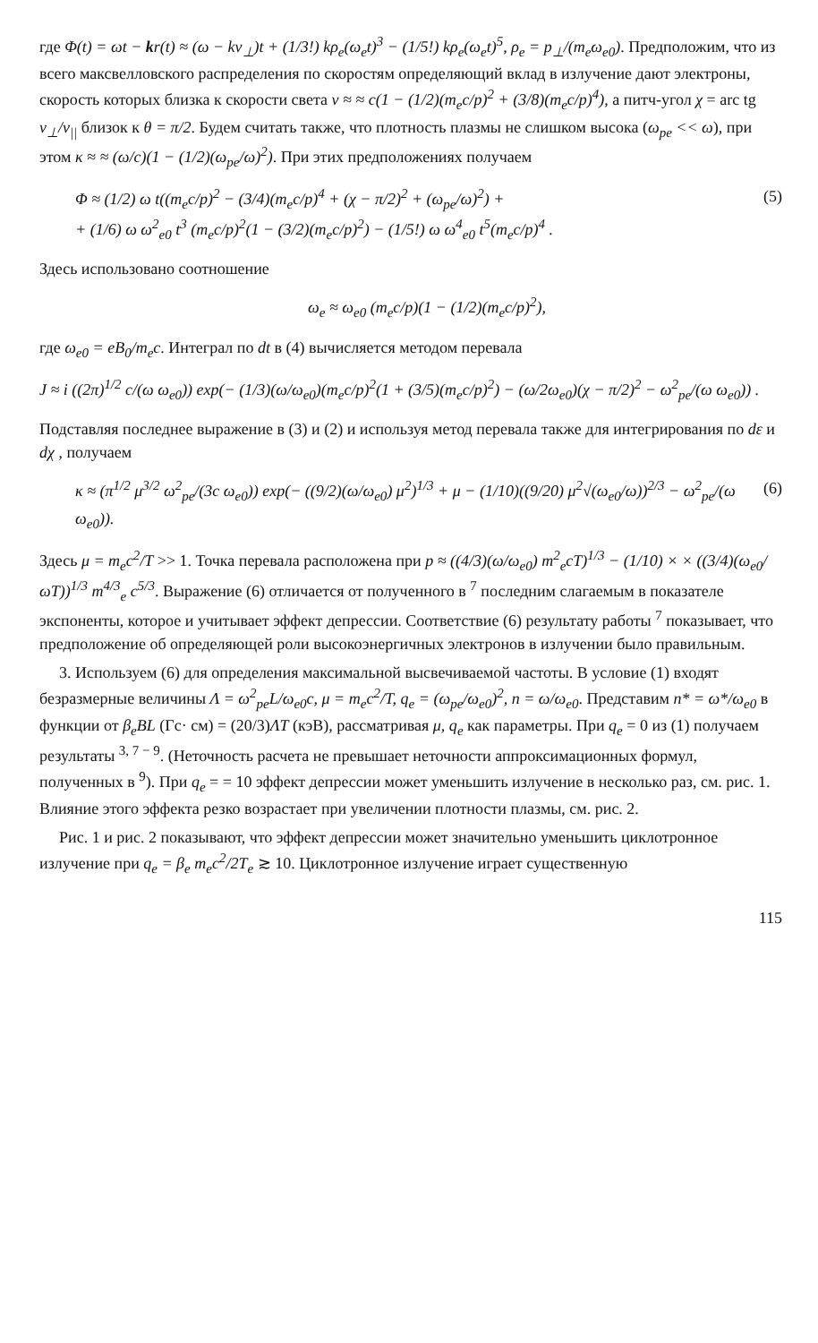где Φ(t) = ωt − kr(t) ≈ (ω − kv<sub>⊥</sub>)t + (1/3!) kρ<sub>e</sub>(ω<sub>e</sub>t)<sup>3</sup> − (1/5!) kρ<sub>e</sub>(ω<sub>e</sub>t)<sup>5</sup>, ρ<sub>e</sub> = p<sub>⊥</sub>/(m<sub>e</sub>ω<sub>e0</sub>). Предположим, что из всего максвелловского распределения по скоростям определяющий вклад в излучение дают электроны, скорость которых близка к скорости света v ≈ ≈ c(1 − (1/2)(m<sub>e</sub>c/p)<sup>2</sup> + (3/8)(m<sub>e</sub>c/p)<sup>4</sup>), а питч-угол χ = arc tg v<sub>⊥</sub>/v<sub>||</sub> близок к θ = π/2. Будем считать также, что плотность плазмы не слишком высока (ω<sub>pe</sub> << ω), при этом κ ≈ ≈ (ω/c)(1 − (1/2)(ω<sub>pe</sub>/ω)<sup>2</sup>). При этих предположениях получаем
Φ ≈ (1/2) ω t((m<sub>e</sub>c/p)<sup>2</sup> − (3/4)(m<sub>e</sub>c/p)<sup>4</sup> + (χ − π/2)<sup>2</sup> + (ω<sub>pe</sub>/ω)<sup>2</sup>) +
+ (1/6) ω ω<sup>2</sup><sub>e0</sub> t<sup>3</sup> (m<sub>e</sub>c/p)<sup>2</sup>(1 − (3/2)(m<sub>e</sub>c/p)<sup>2</sup>) − (1/5!) ω ω<sup>4</sup><sub>e0</sub> t<sup>5</sup>(m<sub>e</sub>c/p)<sup>4</sup> . (5)
Здесь использовано соотношение
ω<sub>e</sub> ≈ ω<sub>e0</sub> (m<sub>e</sub>c/p)(1 − (1/2)(m<sub>e</sub>c/p)<sup>2</sup>),
где ω<sub>e0</sub> = eB<sub>0</sub>/m<sub>e</sub>c. Интеграл по dt в (4) вычисляется методом перевала
J ≈ i ((2π)<sup>1/2</sup> c/(ω ω<sub>e0</sub>)) exp(− (1/3)(ω/ω<sub>e0</sub>)(m<sub>e</sub>c/p)<sup>2</sup>(1 + (3/5)(m<sub>e</sub>c/p)<sup>2</sup>) − (ω/2ω<sub>e0</sub>)(χ − π/2)<sup>2</sup> − ω<sup>2</sup><sub>pe</sub>/(ω ω<sub>e0</sub>)) .
Подставляя последнее выражение в (3) и (2) и используя метод перевала также для интегрирования по dε и dχ , получаем
κ ≈ (π<sup>1/2</sup> μ<sup>3/2</sup> ω<sup>2</sup><sub>pe</sub>/(3c ω<sub>e0</sub>)) exp(− ((9/2)(ω/ω<sub>e0</sub>) μ<sup>2</sup>)<sup>1/3</sup> + μ − (1/10)((9/20) μ<sup>2</sup>√(ω<sub>e0</sub>/ω))<sup>2/3</sup> − ω<sup>2</sup><sub>pe</sub>/(ω ω<sub>e0</sub>)). (6)
Здесь μ = m<sub>e</sub>c<sup>2</sup>/T >> 1. Точка перевала расположена при p ≈ ((4/3)(ω/ω<sub>e0</sub>) m<sup>2</sup><sub>e</sub>cT)<sup>1/3</sup> − (1/10) × × ((3/4)(ω<sub>e0</sub>/ωT))<sup>1/3</sup> m<sup>4/3</sup><sub>e</sub> c<sup>5/3</sup>. Выражение (6) отличается от полученного в <sup>7</sup> последним слагаемым в показателе экспоненты, которое и учитывает эффект депрессии. Соответствие (6) результату работы <sup>7</sup> показывает, что предположение об определяющей роли высокоэнергичных электронов в излучении было правильным.
3. Используем (6) для определения максимальной высвечиваемой частоты. В условие (1) входят безразмерные величины Λ = ω<sup>2</sup><sub>pe</sub>L/ω<sub>e0</sub>c, μ = m<sub>e</sub>c<sup>2</sup>/T, q<sub>e</sub> = (ω<sub>pe</sub>/ω<sub>e0</sub>)<sup>2</sup>, n = ω/ω<sub>e0</sub>. Представим n* = ω*/ω<sub>e0</sub> в функции от β<sub>e</sub>BL (Гс· см) = (20/3)ΛT (кэВ), рассматривая μ, q<sub>e</sub> как параметры. При q<sub>e</sub> = 0 из (1) получаем результаты <sup>3, 7 − 9</sup>. (Неточность расчета не превышает неточности аппроксимационных формул, полученных в <sup>9</sup>). При q<sub>e</sub> = = 10 эффект депрессии может уменьшить излучение в несколько раз, см. рис. 1. Влияние этого эффекта резко возрастает при увеличении плотности плазмы, см. рис. 2.
Рис. 1 и рис. 2 показывают, что эффект депрессии может значительно уменьшить циклотронное излучение при q<sub>e</sub> = β<sub>e</sub> m<sub>e</sub>c<sup>2</sup>/2T<sub>e</sub> ≳ 10. Циклотронное излучение играет существенную
115